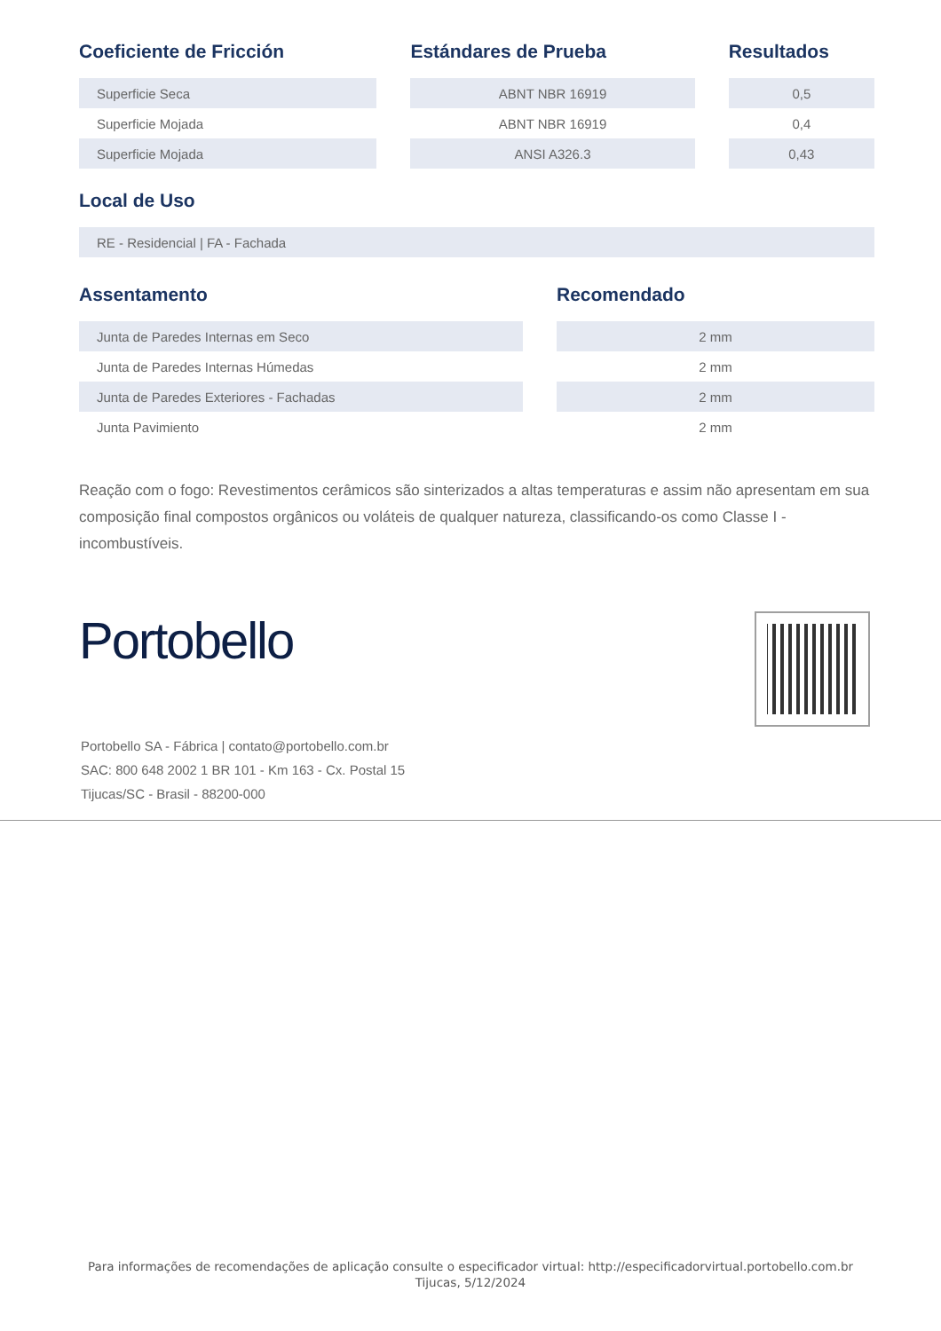| Coeficiente de Fricción | | Estándares de Prueba | | Resultados |
| --- | --- | --- | --- | --- |
| Superficie Seca | | ABNT NBR 16919 | | 0,5 |
| Superficie Mojada | | ABNT NBR 16919 | | 0,4 |
| Superficie Mojada | | ANSI A326.3 | | 0,43 |
Local de Uso
| RE - Residencial / FA - Fachada |
| Assentamento | | Recomendado |
| --- | --- | --- |
| Junta de Paredes Internas em Seco | | 2 mm |
| Junta de Paredes Internas Húmedas | | 2 mm |
| Junta de Paredes Exteriores - Fachadas | | 2 mm |
| Junta Pavimiento | | 2 mm |
Reação com o fogo: Revestimentos cerâmicos são sinterizados a altas temperaturas e assim não apresentam em sua composição final compostos orgânicos ou voláteis de qualquer natureza, classificando-os como Classe I - incombustíveis.
Portobello
Portobello SA - Fábrica | contato@portobello.com.br
SAC: 800 648 2002 1 BR 101 - Km 163 - Cx. Postal 15
Tijucas/SC - Brasil - 88200-000
Para informações de recomendações de aplicação consulte o especificador virtual: http://especificadorvirtual.portobello.com.br
Tijucas, 5/12/2024